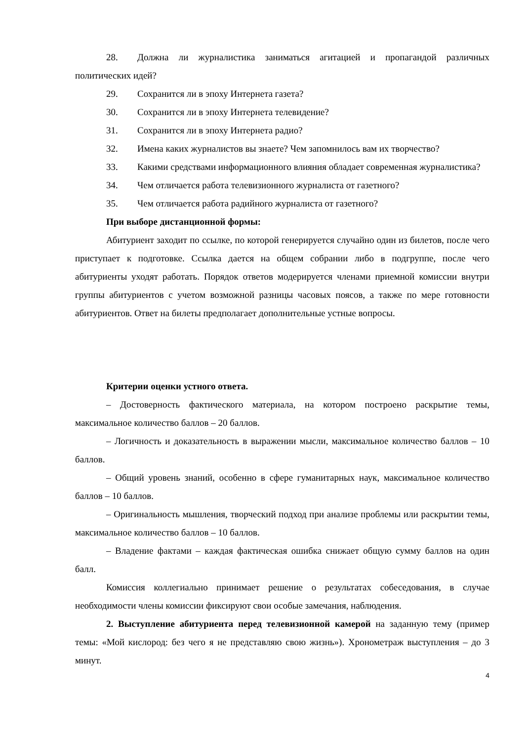28. Должна ли журналистика заниматься агитацией и пропагандой различных политических идей?
29. Сохранится ли в эпоху Интернета газета?
30. Сохранится ли в эпоху Интернета телевидение?
31. Сохранится ли в эпоху Интернета радио?
32. Имена каких журналистов вы знаете? Чем запомнилось вам их творчество?
33. Какими средствами информационного влияния обладает современная журналистика?
34. Чем отличается работа телевизионного журналиста от газетного?
35. Чем отличается работа радийного журналиста от газетного?
При выборе дистанционной формы:
Абитуриент заходит по ссылке, по которой генерируется случайно один из билетов, после чего приступает к подготовке. Ссылка дается на общем собрании либо в подгруппе, после чего абитуриенты уходят работать. Порядок ответов модерируется членами приемной комиссии внутри группы абитуриентов с учетом возможной разницы часовых поясов, а также по мере готовности абитуриентов. Ответ на билеты предполагает дополнительные устные вопросы.
Критерии оценки устного ответа.
– Достоверность фактического материала, на котором построено раскрытие темы, максимальное количество баллов – 20 баллов.
– Логичность и доказательность в выражении мысли, максимальное количество баллов – 10 баллов.
– Общий уровень знаний, особенно в сфере гуманитарных наук, максимальное количество баллов – 10 баллов.
– Оригинальность мышления, творческий подход при анализе проблемы или раскрытии темы, максимальное количество баллов – 10 баллов.
– Владение фактами – каждая фактическая ошибка снижает общую сумму баллов на один балл.
Комиссия коллегиально принимает решение о результатах собеседования, в случае необходимости члены комиссии фиксируют свои особые замечания, наблюдения.
2. Выступление абитуриента перед телевизионной камерой на заданную тему (пример темы: «Мой кислород: без чего я не представляю свою жизнь»). Хронометраж выступления – до 3 минут.
4